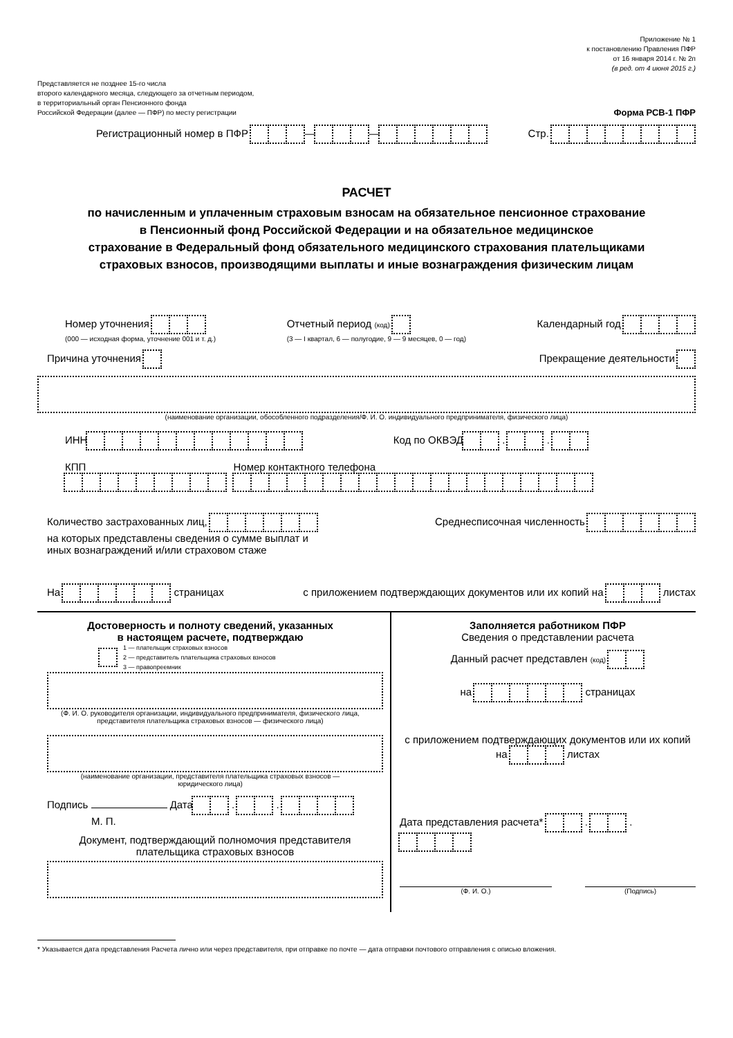Приложение № 1
к постановлению Правления ПФР
от 16 января 2014 г. № 2п
(в ред. от 4 июня 2015 г.)
Представляется не позднее 15-го числа
второго календарного месяца, следующего за отчетным периодом,
в территориальный орган Пенсионного фонда
Российской Федерации (далее — ПФР) по месту регистрации
Форма РСВ-1 ПФР
Регистрационный номер в ПФР — —
Стр.
РАСЧЕТ
по начисленным и уплаченным страховым взносам на обязательное пенсионное страхование
в Пенсионный фонд Российской Федерации и на обязательное медицинское
страхование в Федеральный фонд обязательного медицинского страхования плательщиками
страховых взносов, производящими выплаты и иные вознаграждения физическим лицам
Номер уточнения
(000 — исходная форма, уточнение 001 и т. д.)
Отчетный период (код)
(3 — I квартал, 6 — полугодие, 9 — 9 месяцев, 0 — год)
Календарный год
Причина уточнения Прекращение деятельности
(наименование организации, обособленного подразделения/Ф. И. О. индивидуального предпринимателя, физического лица)
ИНН Код по ОКВЭД . .
КПП Номер контактного телефона
Количество застрахованных лиц,
на которых представлены сведения о сумме выплат и
иных вознаграждений и/или страховом стаже
Среднесписочная численность
На страницах
с приложением подтверждающих документов или их копий на листах
Достоверность и полноту сведений, указанных
в настоящем расчете, подтверждаю
1 — плательщик страховых взносов
2 — представитель плательщика страховых взносов
3 — правопреемник
(Ф. И. О. руководителя организации, индивидуального предпринимателя, физического лица,
представителя плательщика страховых взносов — физического лица)
(наименование организации, представителя плательщика страховых взносов —
юридического лица)
Подпись Дата . .
М. П.
Документ, подтверждающий полномочия представителя
плательщика страховых взносов
Заполняется работником ПФР
Сведения о представлении расчета
Данный расчет представлен (код)
на страницах
с приложением подтверждающих документов или их копий на листах
Дата представления расчета* . .
(Ф. И. О.) (Подпись)
* Указывается дата представления Расчета лично или через представителя, при отправке по почте — дата отправки почтового отправления с описью вложения.